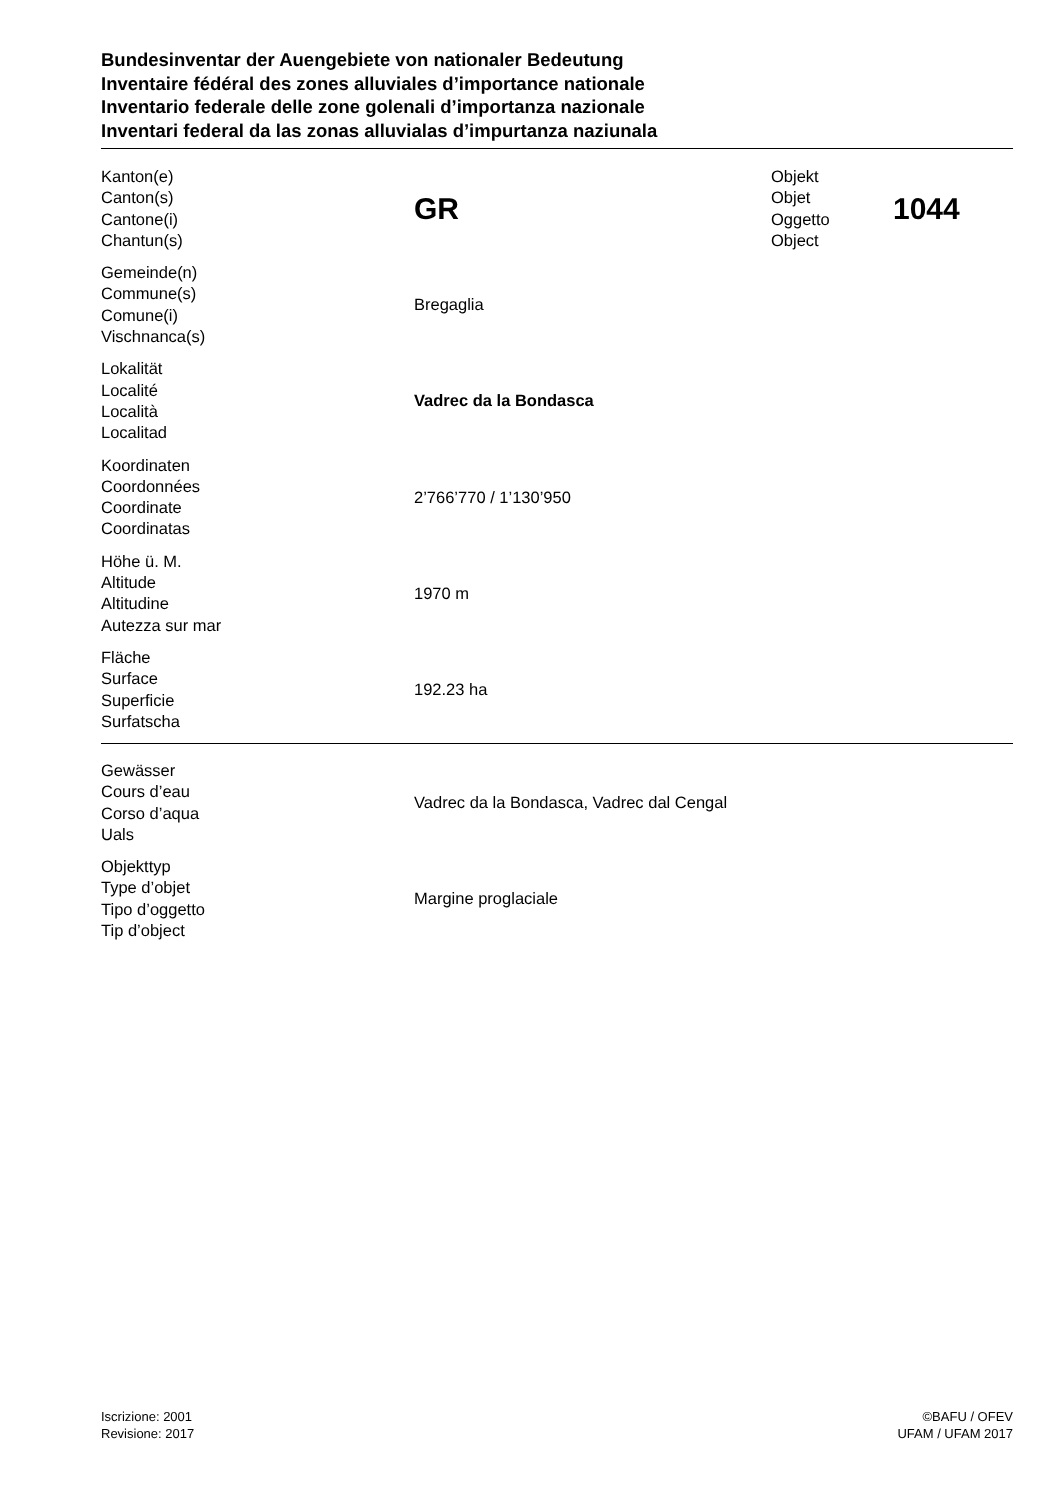Bundesinventar der Auengebiete von nationaler Bedeutung
Inventaire fédéral des zones alluviales d’importance nationale
Inventario federale delle zone golenali d’importanza nazionale
Inventari federal da las zonas alluvialas d’impurtanza naziunala
| Kanton(e) Canton(s) Cantone(i) Chantun(s) | GR | Objekt Objet Oggetto Object | 1044 |
| Gemeinde(n) Commune(s) Comune(i) Vischnanca(s) | Bregaglia | | |
| Lokalität Localité Località Localitad | Vadrec da la Bondasca | | |
| Koordinaten Coordonnées Coordinate Coordinatas | 2’766’770 / 1’130’950 | | |
| Höhe ü. M. Altitude Altitudine Autezza sur mar | 1970 m | | |
| Fläche Surface Superficie Surfatscha | 192.23 ha | | |
| Gewässer Cours d’eau Corso d’aqua Uals | Vadrec da la Bondasca, Vadrec dal Cengal |
| Objekttyp Type d’objet Tipo d’oggetto Tip d’object | Margine proglaciale |
Iscrizione: 2001
Revisione: 2017
©BAFU / OFEV
UFAM / UFAM 2017